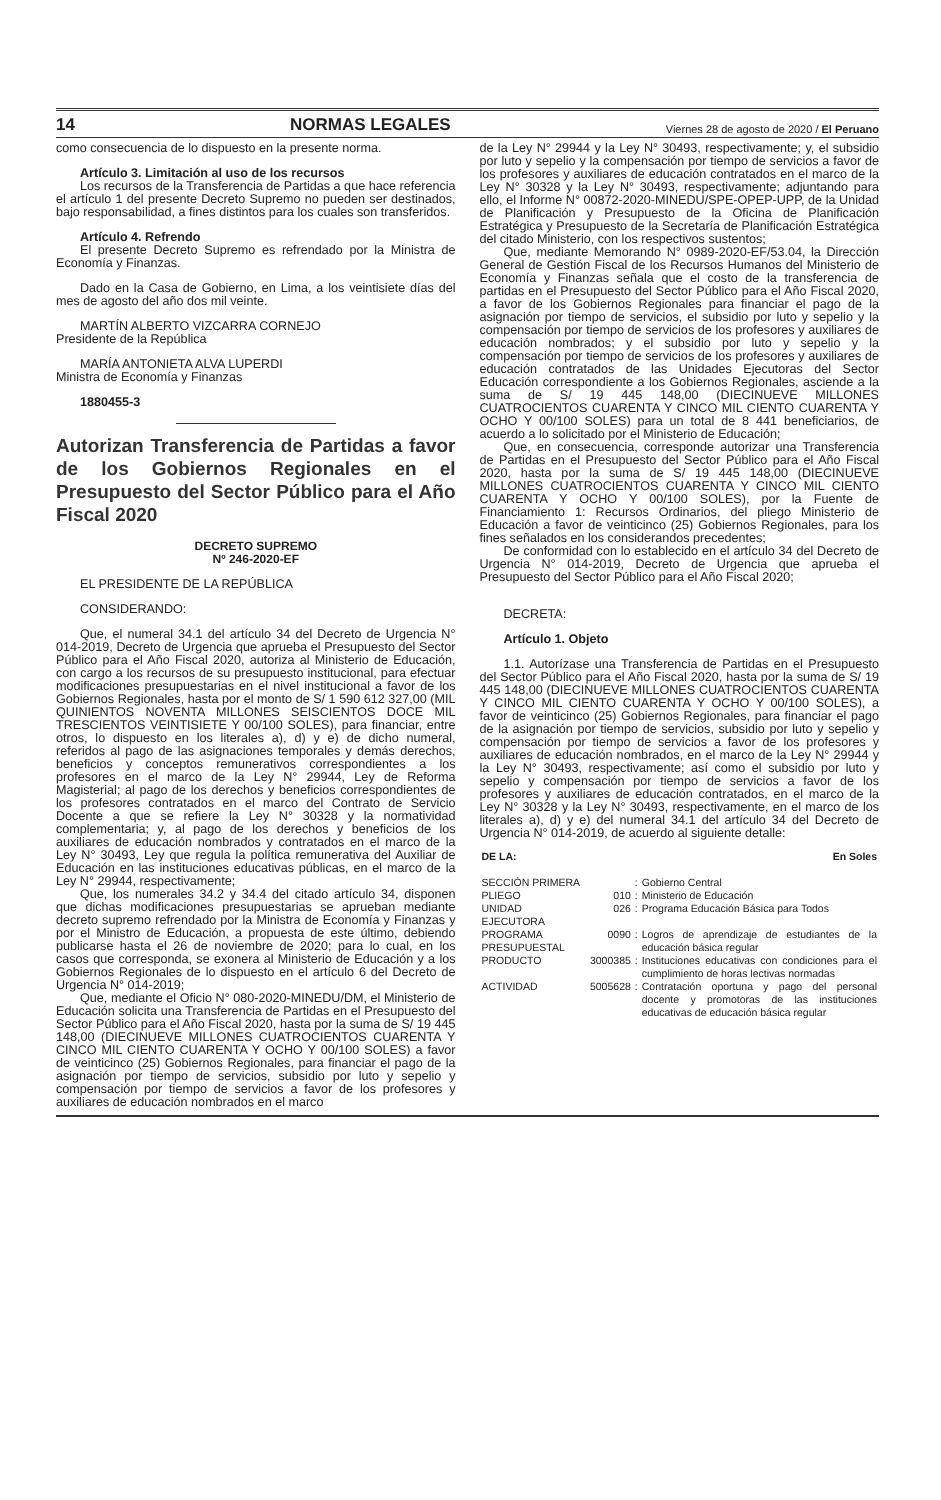14 NORMAS LEGALES Viernes 28 de agosto de 2020 / El Peruano
como consecuencia de lo dispuesto en la presente norma.
Artículo 3. Limitación al uso de los recursos
Los recursos de la Transferencia de Partidas a que hace referencia el artículo 1 del presente Decreto Supremo no pueden ser destinados, bajo responsabilidad, a fines distintos para los cuales son transferidos.
Artículo 4. Refrendo
El presente Decreto Supremo es refrendado por la Ministra de Economía y Finanzas.
Dado en la Casa de Gobierno, en Lima, a los veintisiete días del mes de agosto del año dos mil veinte.
MARTÍN ALBERTO VIZCARRA CORNEJO
Presidente de la República
MARÍA ANTONIETA ALVA LUPERDI
Ministra de Economía y Finanzas
1880455-3
Autorizan Transferencia de Partidas a favor de los Gobiernos Regionales en el Presupuesto del Sector Público para el Año Fiscal 2020
DECRETO SUPREMO
Nº 246-2020-EF
EL PRESIDENTE DE LA REPÚBLICA
CONSIDERANDO:
Que, el numeral 34.1 del artículo 34 del Decreto de Urgencia N° 014-2019, Decreto de Urgencia que aprueba el Presupuesto del Sector Público para el Año Fiscal 2020, autoriza al Ministerio de Educación, con cargo a los recursos de su presupuesto institucional, para efectuar modificaciones presupuestarias en el nivel institucional a favor de los Gobiernos Regionales, hasta por el monto de S/ 1 590 612 327,00 (MIL QUINIENTOS NOVENTA MILLONES SEISCIENTOS DOCE MIL TRESCIENTOS VEINTISIETE Y 00/100 SOLES), para financiar, entre otros, lo dispuesto en los literales a), d) y e) de dicho numeral, referidos al pago de las asignaciones temporales y demás derechos, beneficios y conceptos remunerativos correspondientes a los profesores en el marco de la Ley N° 29944, Ley de Reforma Magisterial; al pago de los derechos y beneficios correspondientes de los profesores contratados en el marco del Contrato de Servicio Docente a que se refiere la Ley N° 30328 y la normatividad complementaria; y, al pago de los derechos y beneficios de los auxiliares de educación nombrados y contratados en el marco de la Ley N° 30493, Ley que regula la política remunerativa del Auxiliar de Educación en las instituciones educativas públicas, en el marco de la Ley N° 29944, respectivamente;
Que, los numerales 34.2 y 34.4 del citado artículo 34, disponen que dichas modificaciones presupuestarias se aprueban mediante decreto supremo refrendado por la Ministra de Economía y Finanzas y por el Ministro de Educación, a propuesta de este último, debiendo publicarse hasta el 26 de noviembre de 2020; para lo cual, en los casos que corresponda, se exonera al Ministerio de Educación y a los Gobiernos Regionales de lo dispuesto en el artículo 6 del Decreto de Urgencia N° 014-2019;
Que, mediante el Oficio N° 080-2020-MINEDU/DM, el Ministerio de Educación solicita una Transferencia de Partidas en el Presupuesto del Sector Público para el Año Fiscal 2020, hasta por la suma de S/ 19 445 148,00 (DIECINUEVE MILLONES CUATROCIENTOS CUARENTA Y CINCO MIL CIENTO CUARENTA Y OCHO Y 00/100 SOLES) a favor de veinticinco (25) Gobiernos Regionales, para financiar el pago de la asignación por tiempo de servicios, subsidio por luto y sepelio y compensación por tiempo de servicios a favor de los profesores y auxiliares de educación nombrados en el marco
de la Ley N° 29944 y la Ley N° 30493, respectivamente; y, el subsidio por luto y sepelio y la compensación por tiempo de servicios a favor de los profesores y auxiliares de educación contratados en el marco de la Ley N° 30328 y la Ley N° 30493, respectivamente; adjuntando para ello, el Informe N° 00872-2020-MINEDU/SPE-OPEP-UPP, de la Unidad de Planificación y Presupuesto de la Oficina de Planificación Estratégica y Presupuesto de la Secretaría de Planificación Estratégica del citado Ministerio, con los respectivos sustentos;
Que, mediante Memorando N° 0989-2020-EF/53.04, la Dirección General de Gestión Fiscal de los Recursos Humanos del Ministerio de Economía y Finanzas señala que el costo de la transferencia de partidas en el Presupuesto del Sector Público para el Año Fiscal 2020, a favor de los Gobiernos Regionales para financiar el pago de la asignación por tiempo de servicios, el subsidio por luto y sepelio y la compensación por tiempo de servicios de los profesores y auxiliares de educación nombrados; y el subsidio por luto y sepelio y la compensación por tiempo de servicios de los profesores y auxiliares de educación contratados de las Unidades Ejecutoras del Sector Educación correspondiente a los Gobiernos Regionales, asciende a la suma de S/ 19 445 148,00 (DIECINUEVE MILLONES CUATROCIENTOS CUARENTA Y CINCO MIL CIENTO CUARENTA Y OCHO Y 00/100 SOLES) para un total de 8 441 beneficiarios, de acuerdo a lo solicitado por el Ministerio de Educación;
Que, en consecuencia, corresponde autorizar una Transferencia de Partidas en el Presupuesto del Sector Público para el Año Fiscal 2020, hasta por la suma de S/ 19 445 148,00 (DIECINUEVE MILLONES CUATROCIENTOS CUARENTA Y CINCO MIL CIENTO CUARENTA Y OCHO Y 00/100 SOLES), por la Fuente de Financiamiento 1: Recursos Ordinarios, del pliego Ministerio de Educación a favor de veinticinco (25) Gobiernos Regionales, para los fines señalados en los considerandos precedentes;
De conformidad con lo establecido en el artículo 34 del Decreto de Urgencia N° 014-2019, Decreto de Urgencia que aprueba el Presupuesto del Sector Público para el Año Fiscal 2020;
DECRETA:
Artículo 1. Objeto
1.1. Autorízase una Transferencia de Partidas en el Presupuesto del Sector Público para el Año Fiscal 2020, hasta por la suma de S/ 19 445 148,00 (DIECINUEVE MILLONES CUATROCIENTOS CUARENTA Y CINCO MIL CIENTO CUARENTA Y OCHO Y 00/100 SOLES), a favor de veinticinco (25) Gobiernos Regionales, para financiar el pago de la asignación por tiempo de servicios, subsidio por luto y sepelio y compensación por tiempo de servicios a favor de los profesores y auxiliares de educación nombrados, en el marco de la Ley N° 29944 y la Ley N° 30493, respectivamente; así como el subsidio por luto y sepelio y compensación por tiempo de servicios a favor de los profesores y auxiliares de educación contratados, en el marco de la Ley N° 30328 y la Ley N° 30493, respectivamente, en el marco de los literales a), d) y e) del numeral 34.1 del artículo 34 del Decreto de Urgencia N° 014-2019, de acuerdo al siguiente detalle:
| DE LA: | | | En Soles |
| SECCIÓN PRIMERA | | : | Gobierno Central |
| PLIEGO | 010 | : | Ministerio de Educación |
| UNIDAD EJECUTORA | 026 | : | Programa Educación Básica para Todos |
| PROGRAMA PRESUPUESTAL | 0090 | : | Logros de aprendizaje de estudiantes de la educación básica regular |
| PRODUCTO | 3000385 | : | Instituciones educativas con condiciones para el cumplimiento de horas lectivas normadas |
| ACTIVIDAD | 5005628 | : | Contratación oportuna y pago del personal docente y promotoras de las instituciones educativas de educación básica regular |